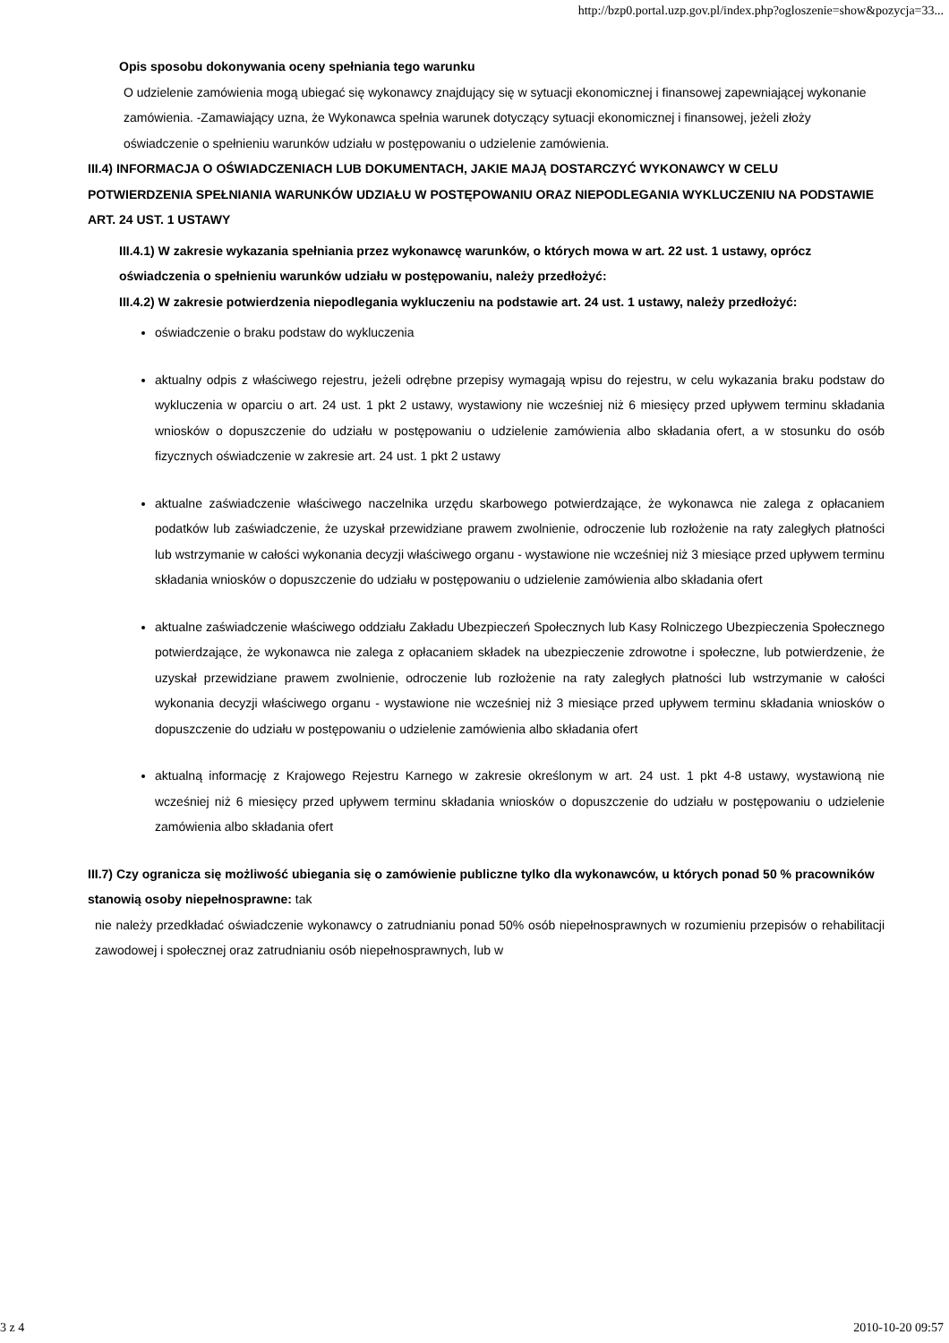http://bzp0.portal.uzp.gov.pl/index.php?ogloszenie=show&pozycja=33...
Opis sposobu dokonywania oceny spełniania tego warunku
O udzielenie zamówienia mogą ubiegać się wykonawcy znajdujący się w sytuacji ekonomicznej i finansowej zapewniającej wykonanie zamówienia. -Zamawiający uzna, że Wykonawca spełnia warunek dotyczący sytuacji ekonomicznej i finansowej, jeżeli złoży oświadczenie o spełnieniu warunków udziału w postępowaniu o udzielenie zamówienia.
III.4) INFORMACJA O OŚWIADCZENIACH LUB DOKUMENTACH, JAKIE MAJĄ DOSTARCZYĆ WYKONAWCY W CELU POTWIERDZENIA SPEŁNIANIA WARUNKÓW UDZIAŁU W POSTĘPOWANIU ORAZ NIEPODLEGANIA WYKLUCZENIU NA PODSTAWIE ART. 24 UST. 1 USTAWY
III.4.1) W zakresie wykazania spełniania przez wykonawcę warunków, o których mowa w art. 22 ust. 1 ustawy, oprócz oświadczenia o spełnieniu warunków udziału w postępowaniu, należy przedłożyć:
III.4.2) W zakresie potwierdzenia niepodlegania wykluczeniu na podstawie art. 24 ust. 1 ustawy, należy przedłożyć:
oświadczenie o braku podstaw do wykluczenia
aktualny odpis z właściwego rejestru, jeżeli odrębne przepisy wymagają wpisu do rejestru, w celu wykazania braku podstaw do wykluczenia w oparciu o art. 24 ust. 1 pkt 2 ustawy, wystawiony nie wcześniej niż 6 miesięcy przed upływem terminu składania wniosków o dopuszczenie do udziału w postępowaniu o udzielenie zamówienia albo składania ofert, a w stosunku do osób fizycznych oświadczenie w zakresie art. 24 ust. 1 pkt 2 ustawy
aktualne zaświadczenie właściwego naczelnika urzędu skarbowego potwierdzające, że wykonawca nie zalega z opłacaniem podatków lub zaświadczenie, że uzyskał przewidziane prawem zwolnienie, odroczenie lub rozłożenie na raty zaległych płatności lub wstrzymanie w całości wykonania decyzji właściwego organu - wystawione nie wcześniej niż 3 miesiące przed upływem terminu składania wniosków o dopuszczenie do udziału w postępowaniu o udzielenie zamówienia albo składania ofert
aktualne zaświadczenie właściwego oddziału Zakładu Ubezpieczeń Społecznych lub Kasy Rolniczego Ubezpieczenia Społecznego potwierdzające, że wykonawca nie zalega z opłacaniem składek na ubezpieczenie zdrowotne i społeczne, lub potwierdzenie, że uzyskał przewidziane prawem zwolnienie, odroczenie lub rozłożenie na raty zaległych płatności lub wstrzymanie w całości wykonania decyzji właściwego organu - wystawione nie wcześniej niż 3 miesiące przed upływem terminu składania wniosków o dopuszczenie do udziału w postępowaniu o udzielenie zamówienia albo składania ofert
aktualną informację z Krajowego Rejestru Karnego w zakresie określonym w art. 24 ust. 1 pkt 4-8 ustawy, wystawioną nie wcześniej niż 6 miesięcy przed upływem terminu składania wniosków o dopuszczenie do udziału w postępowaniu o udzielenie zamówienia albo składania ofert
III.7) Czy ogranicza się możliwość ubiegania się o zamówienie publiczne tylko dla wykonawców, u których ponad 50 % pracowników stanowią osoby niepełnosprawne: tak
nie należy przedkładać oświadczenie wykonawcy o zatrudnianiu ponad 50% osób niepełnosprawnych w rozumieniu przepisów o rehabilitacji zawodowej i społecznej oraz zatrudnianiu osób niepełnosprawnych, lub w
3 z 4 2010-10-20 09:57